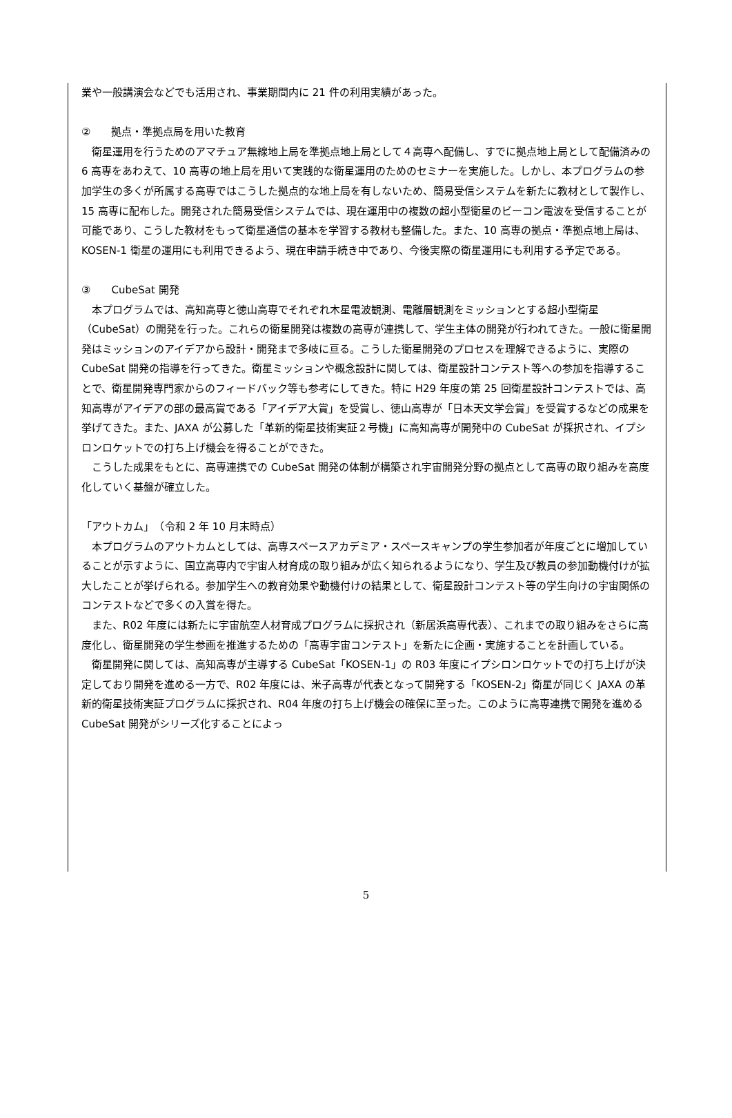業や一般講演会などでも活用され、事業期間内に 21 件の利用実績があった。
②　　拠点・準拠点局を用いた教育
衛星運用を行うためのアマチュア無線地上局を準拠点地上局として４高専へ配備し、すでに拠点地上局として配備済みの 6 高専をあわえて、10 高専の地上局を用いて実践的な衛星運用のためのセミナーを実施した。しかし、本プログラムの参加学生の多くが所属する高専ではこうした拠点的な地上局を有しないため、簡易受信システムを新たに教材として製作し、15 高専に配布した。開発された簡易受信システムでは、現在運用中の複数の超小型衛星のビーコン電波を受信することが可能であり、こうした教材をもって衛星通信の基本を学習する教材も整備した。また、10 高専の拠点・準拠点地上局は、KOSEN-1 衛星の運用にも利用できるよう、現在申請手続き中であり、今後実際の衛星運用にも利用する予定である。
③　　CubeSat 開発
本プログラムでは、高知高専と徳山高専でそれぞれ木星電波観測、電離層観測をミッションとする超小型衛星（CubeSat）の開発を行った。これらの衛星開発は複数の高専が連携して、学生主体の開発が行われてきた。一般に衛星開発はミッションのアイデアから設計・開発まで多岐に亘る。こうした衛星開発のプロセスを理解できるように、実際の CubeSat 開発の指導を行ってきた。衛星ミッションや概念設計に関しては、衛星設計コンテスト等への参加を指導することで、衛星開発専門家からのフィードバック等も参考にしてきた。特に H29 年度の第 25 回衛星設計コンテストでは、高知高専がアイデアの部の最高賞である「アイデア大賞」を受賞し、徳山高専が「日本天文学会賞」を受賞するなどの成果を挙げてきた。また、JAXA が公募した「革新的衛星技術実証２号機」に高知高専が開発中の CubeSat が採択され、イプシロンロケットでの打ち上げ機会を得ることができた。
こうした成果をもとに、高専連携での CubeSat 開発の体制が構築され宇宙開発分野の拠点として高専の取り組みを高度化していく基盤が確立した。
「アウトカム」　（令和 2 年 10 月末時点）
本プログラムのアウトカムとしては、高専スペースアカデミア・スペースキャンプの学生参加者が年度ごとに増加していることが示すように、国立高専内で宇宙人材育成の取り組みが広く知られるようになり、学生及び教員の参加動機付けが拡大したことが挙げられる。参加学生への教育効果や動機付けの結果として、衛星設計コンテスト等の学生向けの宇宙関係のコンテストなどで多くの入賞を得た。
また、R02 年度には新たに宇宙航空人材育成プログラムに採択され（新居浜高専代表）、これまでの取り組みをさらに高度化し、衛星開発の学生参画を推進するための「高専宇宙コンテスト」を新たに企画・実施することを計画している。
衛星開発に関しては、高知高専が主導する CubeSat「KOSEN-1」の R03 年度にイプシロンロケットでの打ち上げが決定しており開発を進める一方で、R02 年度には、米子高専が代表となって開発する「KOSEN-2」衛星が同じく JAXA の革新的衛星技術実証プログラムに採択され、R04 年度の打ち上げ機会の確保に至った。このように高専連携で開発を進める CubeSat 開発がシリーズ化することによっ
5